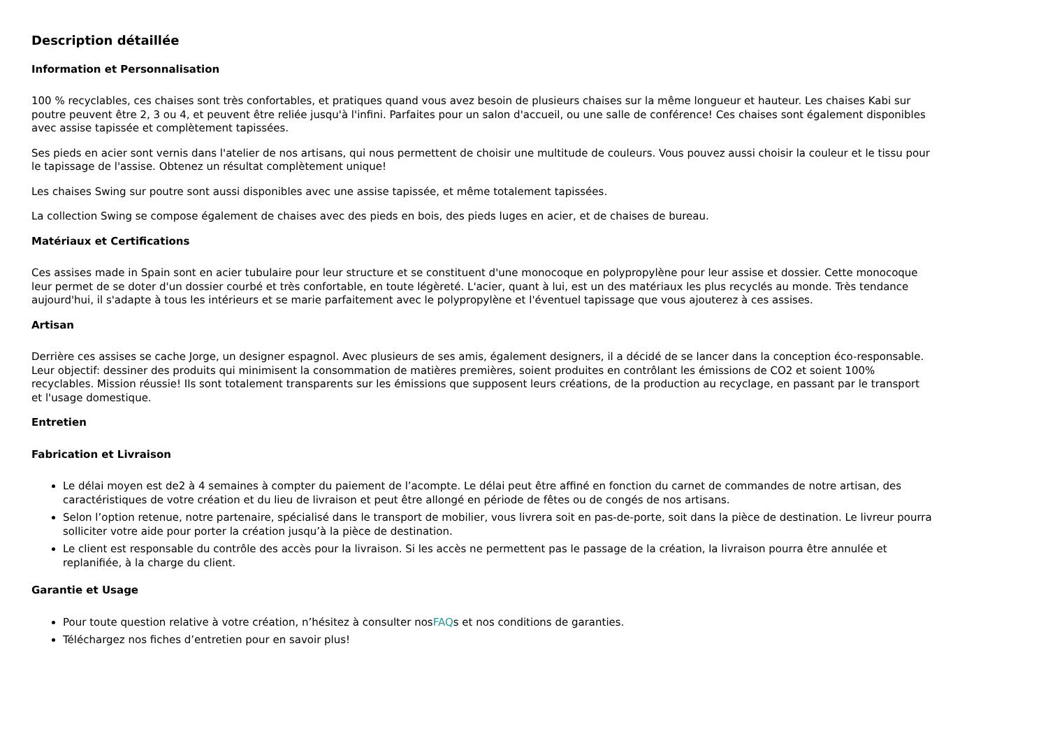Description détaillée
Information et Personnalisation
100 % recyclables, ces chaises sont très confortables, et pratiques quand vous avez besoin de plusieurs chaises sur la même longueur et hauteur. Les chaises Kabi sur poutre peuvent être 2, 3 ou 4, et peuvent être reliée jusqu'à l'infini. Parfaites pour un salon d'accueil, ou une salle de conférence! Ces chaises sont également disponibles avec assise tapissée et complètement tapissées.
Ses pieds en acier sont vernis dans l'atelier de nos artisans, qui nous permettent de choisir une multitude de couleurs. Vous pouvez aussi choisir la couleur et le tissu pour le tapissage de l'assise. Obtenez un résultat complètement unique!
Les chaises Swing sur poutre sont aussi disponibles avec une assise tapissée, et même totalement tapissées.
La collection Swing se compose également de chaises avec des pieds en bois, des pieds luges en acier, et de chaises de bureau.
Matériaux et Certifications
Ces assises made in Spain sont en acier tubulaire pour leur structure et se constituent d'une monocoque en polypropylène pour leur assise et dossier. Cette monocoque leur permet de se doter d'un dossier courbé et très confortable, en toute légèreté. L'acier, quant à lui, est un des matériaux les plus recyclés au monde. Très tendance aujourd'hui, il s'adapte à tous les intérieurs et se marie parfaitement avec le polypropylène et l'éventuel tapissage que vous ajouterez à ces assises.
Artisan
Derrière ces assises se cache Jorge, un designer espagnol. Avec plusieurs de ses amis, également designers, il a décidé de se lancer dans la conception éco-responsable. Leur objectif: dessiner des produits qui minimisent la consommation de matières premières, soient produites en contrôlant les émissions de CO2 et soient 100% recyclables. Mission réussie! Ils sont totalement transparents sur les émissions que supposent leurs créations, de la production au recyclage, en passant par le transport et l'usage domestique.
Entretien
Fabrication et Livraison
Le délai moyen est de2 à 4 semaines à compter du paiement de l’acompte. Le délai peut être affiné en fonction du carnet de commandes de notre artisan, des caractéristiques de votre création et du lieu de livraison et peut être allongé en période de fêtes ou de congés de nos artisans.
Selon l’option retenue, notre partenaire, spécialisé dans le transport de mobilier, vous livrera soit en pas-de-porte, soit dans la pièce de destination. Le livreur pourra solliciter votre aide pour porter la création jusqu’à la pièce de destination.
Le client est responsable du contrôle des accès pour la livraison. Si les accès ne permettent pas le passage de la création, la livraison pourra être annulée et replanifiée, à la charge du client.
Garantie et Usage
Pour toute question relative à votre création, n’hésitez à consulter nosFAQs et nos conditions de garanties.
Téléchargez nos fiches d’entretien pour en savoir plus!